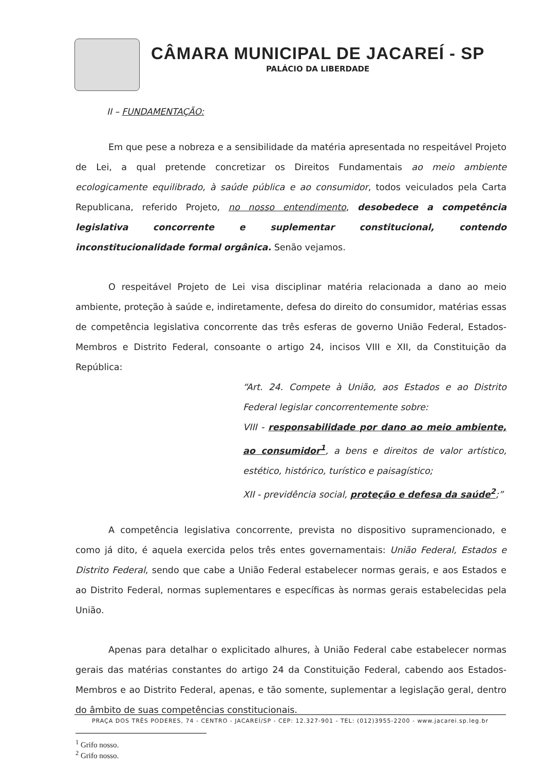CÂMARA MUNICIPAL DE JACAREÍ - SP
PALÁCIO DA LIBERDADE
II – FUNDAMENTAÇÃO:
Em que pese a nobreza e a sensibilidade da matéria apresentada no respeitável Projeto de Lei, a qual pretende concretizar os Direitos Fundamentais ao meio ambiente ecologicamente equilibrado, à saúde pública e ao consumidor, todos veiculados pela Carta Republicana, referido Projeto, no nosso entendimento, desobedece a competência legislativa concorrente e suplementar constitucional, contendo inconstitucionalidade formal orgânica. Senão vejamos.
O respeitável Projeto de Lei visa disciplinar matéria relacionada a dano ao meio ambiente, proteção à saúde e, indiretamente, defesa do direito do consumidor, matérias essas de competência legislativa concorrente das três esferas de governo União Federal, Estados-Membros e Distrito Federal, consoante o artigo 24, incisos VIII e XII, da Constituição da República:
“Art. 24. Compete à União, aos Estados e ao Distrito Federal legislar concorrentemente sobre:
VIII - responsabilidade por dano ao meio ambiente, ao consumidor<sup>1</sup>, a bens e direitos de valor artístico, estético, histórico, turístico e paisagístico;
XII - previdência social, proteção e defesa da saúde<sup>2</sup>;”
A competência legislativa concorrente, prevista no dispositivo supramencionado, e como já dito, é aquela exercida pelos três entes governamentais: União Federal, Estados e Distrito Federal, sendo que cabe a União Federal estabelecer normas gerais, e aos Estados e ao Distrito Federal, normas suplementares e específicas às normas gerais estabelecidas pela União.
Apenas para detalhar o explicitado alhures, à União Federal cabe estabelecer normas gerais das matérias constantes do artigo 24 da Constituição Federal, cabendo aos Estados-Membros e ao Distrito Federal, apenas, e tão somente, suplementar a legislação geral, dentro do âmbito de suas competências constitucionais.
<sup>1</sup> Grifo nosso.
<sup>2</sup> Grifo nosso.
PRAÇA DOS TRÊS PODERES, 74 - CENTRO - JACAREÍ/SP - CEP: 12.327-901 - TEL: (012)3955-2200 - www.jacarei.sp.leg.br